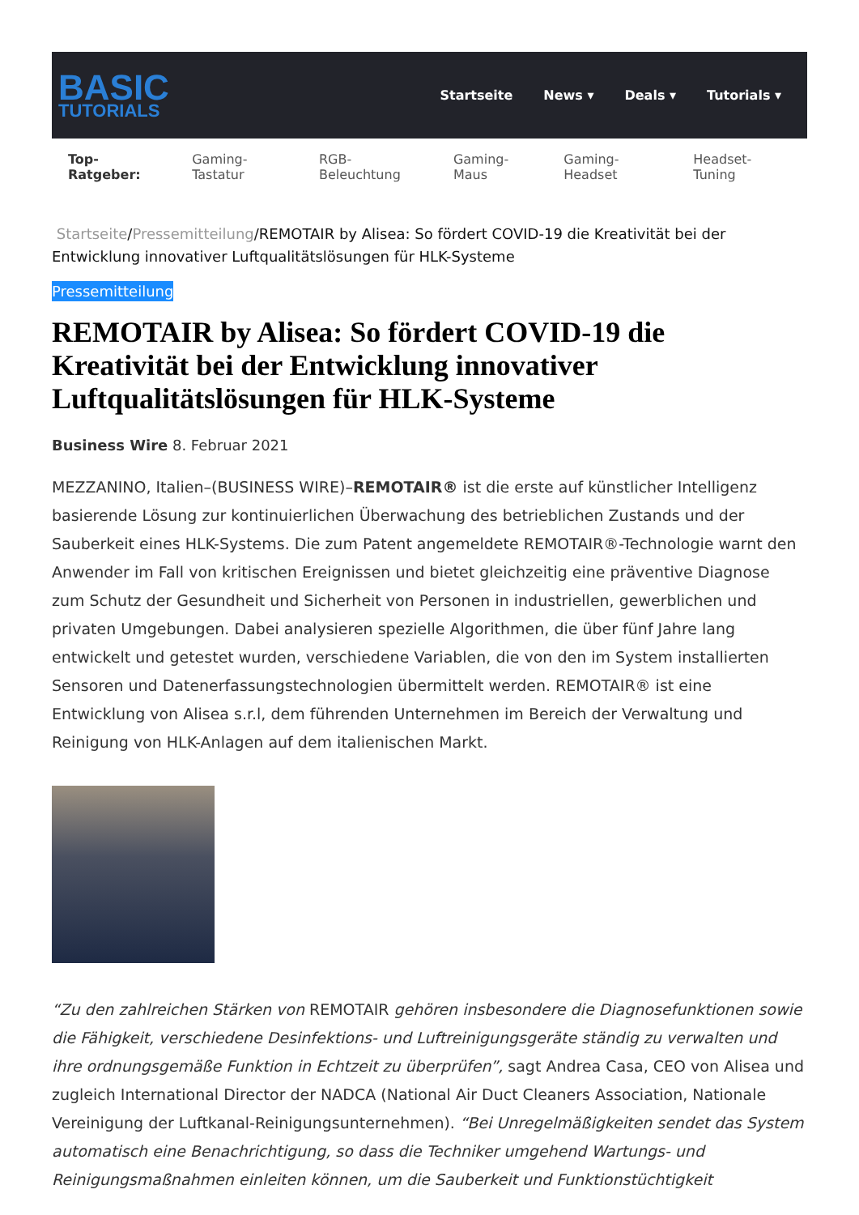BASIC
TUTORIALS
Startseite News ▾ Deals ▾ Tutorials ▾
Top-Ratgeber: Gaming-Tastatur RGB-Beleuchtung Gaming-Maus Gaming-Headset Headset-Tuning
Startseite/Pressemitteilung/REMOTAIR by Alisea: So fördert COVID-19 die Kreativität bei der Entwicklung innovativer Luftqualitätslösungen für HLK-Systeme
Pressemitteilung
REMOTAIR by Alisea: So fördert COVID-19 die Kreativität bei der Entwicklung innovativer Luftqualitätslösungen für HLK-Systeme
Business Wire 8. Februar 2021
MEZZANINO, Italien–(BUSINESS WIRE)–REMOTAIR® ist die erste auf künstlicher Intelligenz basierende Lösung zur kontinuierlichen Überwachung des betrieblichen Zustands und der Sauberkeit eines HLK-Systems. Die zum Patent angemeldete REMOTAIR®-Technologie warnt den Anwender im Fall von kritischen Ereignissen und bietet gleichzeitig eine präventive Diagnose zum Schutz der Gesundheit und Sicherheit von Personen in industriellen, gewerblichen und privaten Umgebungen. Dabei analysieren spezielle Algorithmen, die über fünf Jahre lang entwickelt und getestet wurden, verschiedene Variablen, die von den im System installierten Sensoren und Datenerfassungstechnologien übermittelt werden. REMOTAIR® ist eine Entwicklung von Alisea s.r.l, dem führenden Unternehmen im Bereich der Verwaltung und Reinigung von HLK-Anlagen auf dem italienischen Markt.
“Zu den zahlreichen Stärken von REMOTAIR gehören insbesondere die Diagnosefunktionen sowie die Fähigkeit, verschiedene Desinfektions- und Luftreinigungsgeräte ständig zu verwalten und ihre ordnungsgemäße Funktion in Echtzeit zu überprüfen”, sagt Andrea Casa, CEO von Alisea und zugleich International Director der NADCA (National Air Duct Cleaners Association, Nationale Vereinigung der Luftkanal-Reinigungsunternehmen). “Bei Unregelmäßigkeiten sendet das System automatisch eine Benachrichtigung, so dass die Techniker umgehend Wartungs- und Reinigungsmaßnahmen einleiten können, um die Sauberkeit und Funktionstüchtigkeit